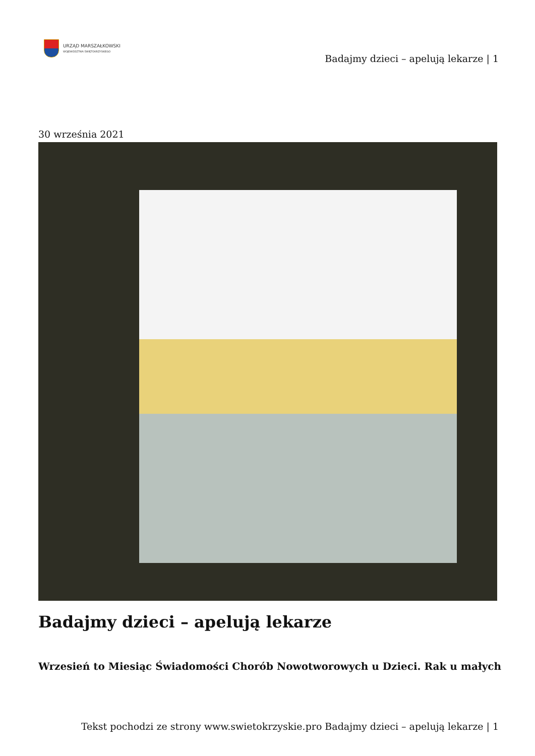URZĄD MARSZAŁKOWSKI
WOJEWÓDZTWA ŚWIĘTOKRZYSKIEGO
Badajmy dzieci – apelują lekarze | 1
30 września 2021
Badajmy dzieci – apelują lekarze
Wrzesień to Miesiąc Świadomości Chorób Nowotworowych u Dzieci. Rak u małych
Tekst pochodzi ze strony www.swietokrzyskie.pro Badajmy dzieci – apelują lekarze | 1